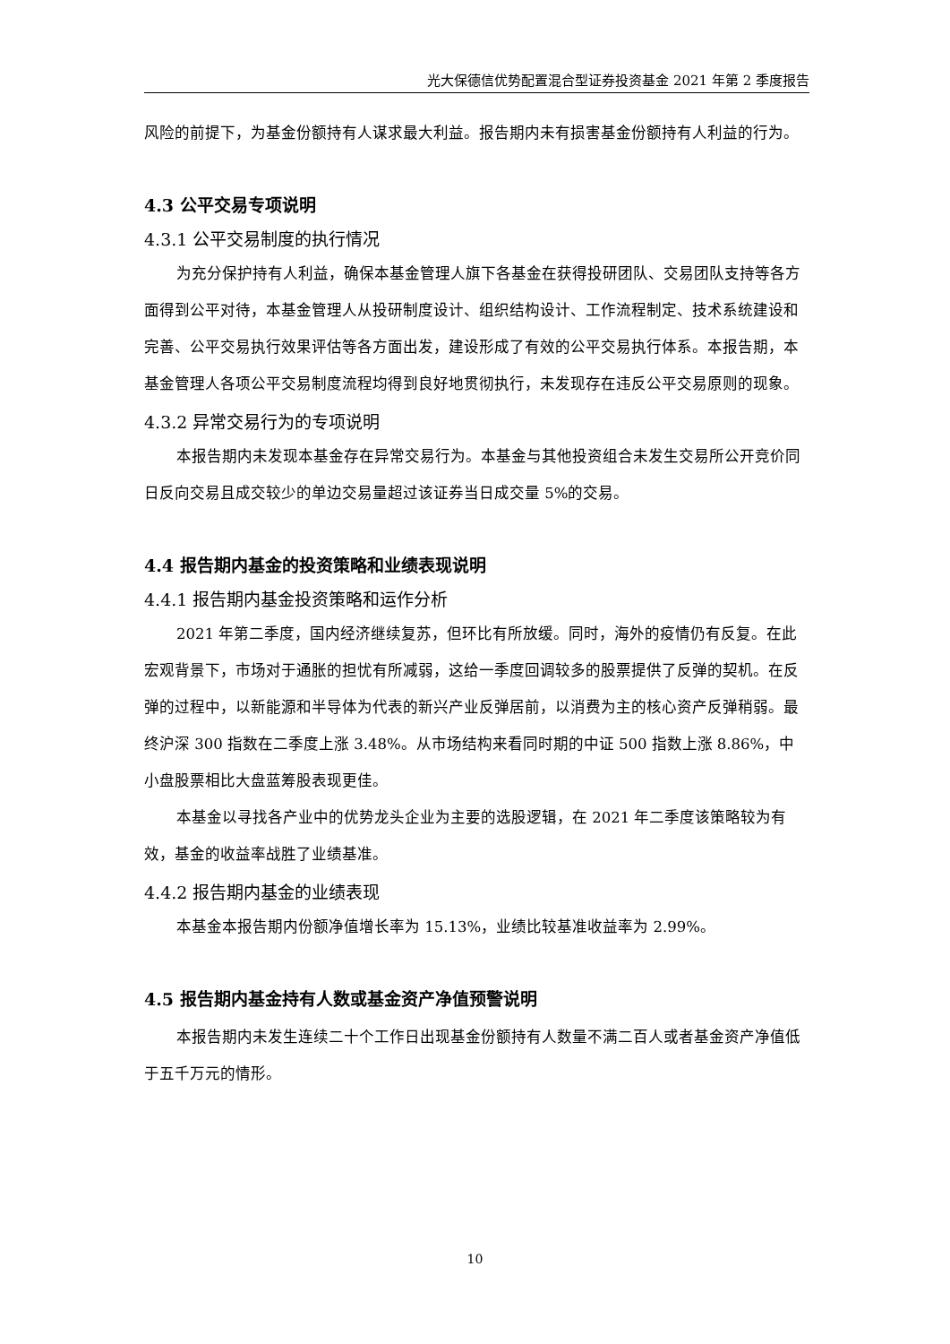光大保德信优势配置混合型证券投资基金 2021 年第 2 季度报告
风险的前提下，为基金份额持有人谋求最大利益。报告期内未有损害基金份额持有人利益的行为。
4.3 公平交易专项说明
4.3.1 公平交易制度的执行情况
为充分保护持有人利益，确保本基金管理人旗下各基金在获得投研团队、交易团队支持等各方面得到公平对待，本基金管理人从投研制度设计、组织结构设计、工作流程制定、技术系统建设和完善、公平交易执行效果评估等各方面出发，建设形成了有效的公平交易执行体系。本报告期，本基金管理人各项公平交易制度流程均得到良好地贯彻执行，未发现存在违反公平交易原则的现象。
4.3.2 异常交易行为的专项说明
本报告期内未发现本基金存在异常交易行为。本基金与其他投资组合未发生交易所公开竞价同日反向交易且成交较少的单边交易量超过该证券当日成交量 5%的交易。
4.4 报告期内基金的投资策略和业绩表现说明
4.4.1 报告期内基金投资策略和运作分析
2021 年第二季度，国内经济继续复苏，但环比有所放缓。同时，海外的疫情仍有反复。在此宏观背景下，市场对于通胀的担忧有所减弱，这给一季度回调较多的股票提供了反弹的契机。在反弹的过程中，以新能源和半导体为代表的新兴产业反弹居前，以消费为主的核心资产反弹稍弱。最终沪深 300 指数在二季度上涨 3.48%。从市场结构来看同时期的中证 500 指数上涨 8.86%，中小盘股票相比大盘蓝筹股表现更佳。
本基金以寻找各产业中的优势龙头企业为主要的选股逻辑，在 2021 年二季度该策略较为有效，基金的收益率战胜了业绩基准。
4.4.2 报告期内基金的业绩表现
本基金本报告期内份额净值增长率为 15.13%，业绩比较基准收益率为 2.99%。
4.5 报告期内基金持有人数或基金资产净值预警说明
本报告期内未发生连续二十个工作日出现基金份额持有人数量不满二百人或者基金资产净值低于五千万元的情形。
10